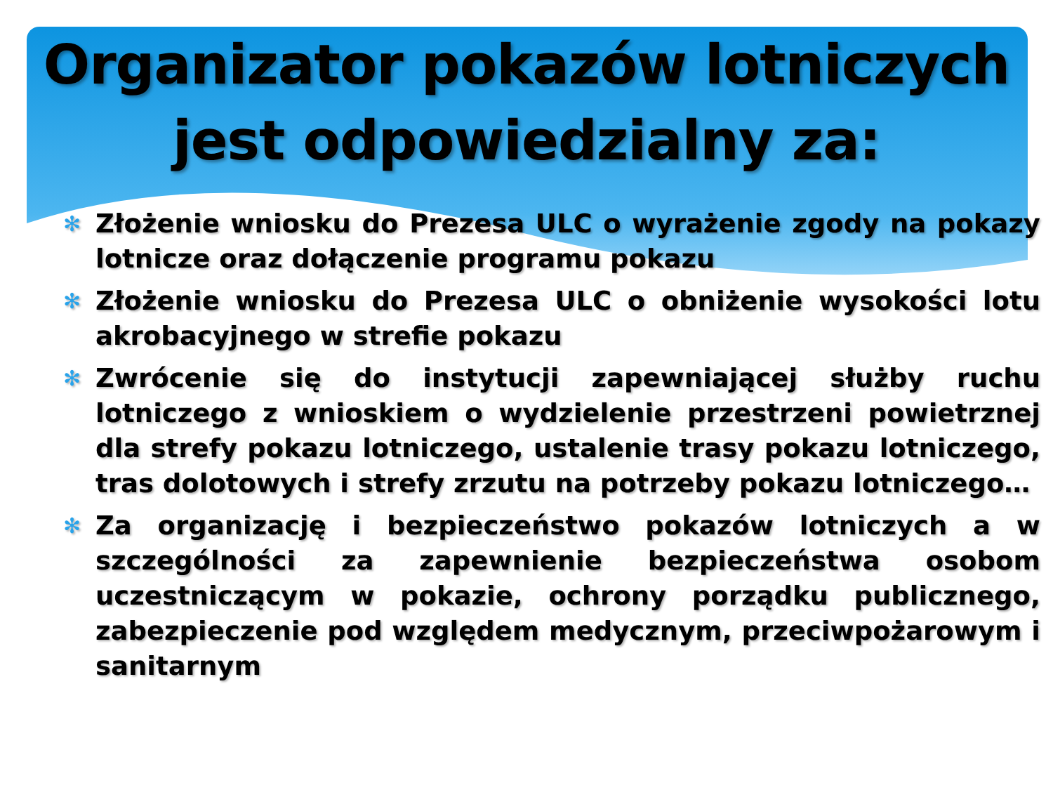Organizator pokazów lotniczych
jest odpowiedzialny za:
✻ Złożenie wniosku do Prezesa ULC o wyrażenie zgody na pokazy lotnicze oraz dołączenie programu pokazu
✻ Złożenie wniosku do Prezesa ULC o obniżenie wysokości lotu akrobacyjnego w strefie pokazu
✻ Zwrócenie się do instytucji zapewniającej służby ruchu lotniczego z wnioskiem o wydzielenie przestrzeni powietrznej dla strefy pokazu lotniczego, ustalenie trasy pokazu lotniczego, tras dolotowych i strefy zrzutu na potrzeby pokazu lotniczego…
✻ Za organizację i bezpieczeństwo pokazów lotniczych a w szczególności za zapewnienie bezpieczeństwa osobom uczestniczącym w pokazie, ochrony porządku publicznego, zabezpieczenie pod względem medycznym, przeciwpożarowym i sanitarnym